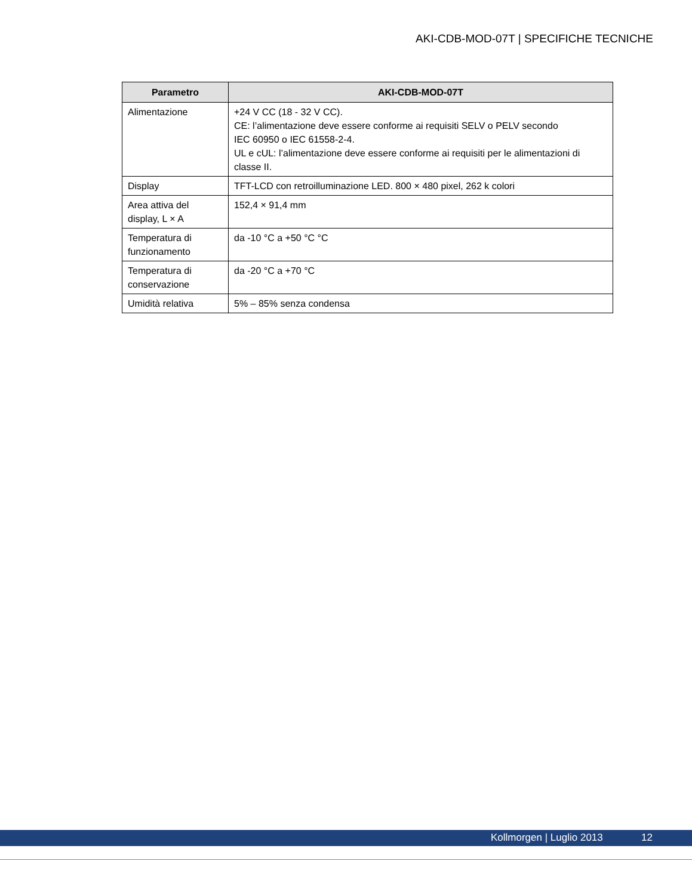AKI-CDB-MOD-07T | SPECIFICHE TECNICHE
| Parametro | AKI-CDB-MOD-07T |
| --- | --- |
| Alimentazione | +24 V CC (18 - 32 V CC). CE: l’alimentazione deve essere conforme ai requisiti SELV o PELV secondo IEC 60950 o IEC 61558-2-4. UL e cUL: l’alimentazione deve essere conforme ai requisiti per le alimentazioni di classe II. |
| Display | TFT-LCD con retroilluminazione LED. 800 × 480 pixel, 262 k colori |
| Area attiva del display, L × A | 152,4 × 91,4 mm |
| Temperatura di funzionamento | da -10 °C a +50 °C °C |
| Temperatura di conservazione | da -20 °C a +70 °C |
| Umidità relativa | 5% – 85% senza condensa |
Kollmorgen | Luglio 2013 12